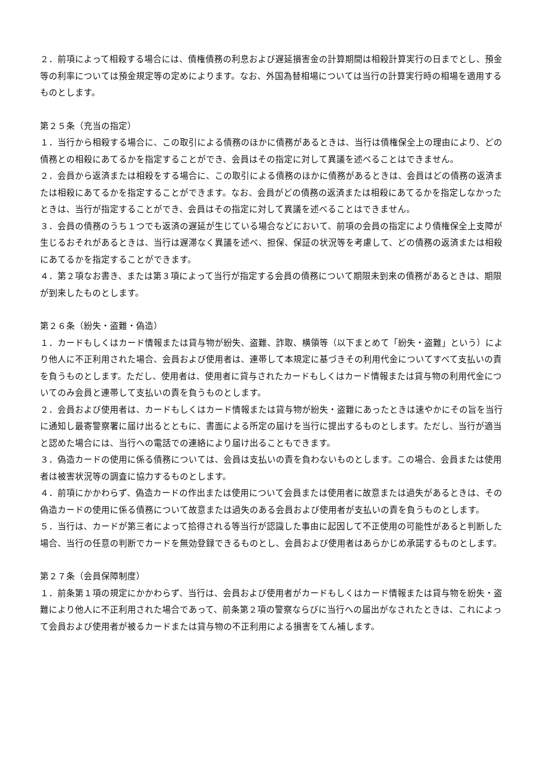２．前項によって相殺する場合には、債権債務の利息および遅延損害金の計算期間は相殺計算実行の日までとし、預金等の利率については預金規定等の定めによります。なお、外国為替相場については当行の計算実行時の相場を適用するものとします。
第２５条（充当の指定）
１．当行から相殺する場合に、この取引による債務のほかに債務があるときは、当行は債権保全上の理由により、どの債務との相殺にあてるかを指定することができ、会員はその指定に対して異議を述べることはできません。
２．会員から返済または相殺をする場合に、この取引による債務のほかに債務があるときは、会員はどの債務の返済または相殺にあてるかを指定することができます。なお、会員がどの債務の返済または相殺にあてるかを指定しなかったときは、当行が指定することができ、会員はその指定に対して異議を述べることはできません。
３．会員の債務のうち１つでも返済の遅延が生じている場合などにおいて、前項の会員の指定により債権保全上支障が生じるおそれがあるときは、当行は遅滞なく異議を述べ、担保、保証の状況等を考慮して、どの債務の返済または相殺にあてるかを指定することができます。
４．第２項なお書き、または第３項によって当行が指定する会員の債務について期限未到来の債務があるときは、期限が到来したものとします。
第２６条（紛失・盗難・偽造）
１．カードもしくはカード情報または貸与物が紛失、盗難、詐取、横領等（以下まとめて「紛失・盗難」という）により他人に不正利用された場合、会員および使用者は、連帯して本規定に基づきその利用代金についてすべて支払いの責を負うものとします。ただし、使用者は、使用者に貸与されたカードもしくはカード情報または貸与物の利用代金についてのみ会員と連帯して支払いの責を負うものとします。
２．会員および使用者は、カードもしくはカード情報または貸与物が紛失・盗難にあったときは速やかにその旨を当行に通知し最寄警察署に届け出るとともに、書面による所定の届けを当行に提出するものとします。ただし、当行が適当と認めた場合には、当行への電話での連絡により届け出ることもできます。
３．偽造カードの使用に係る債務については、会員は支払いの責を負わないものとします。この場合、会員または使用者は被害状況等の調査に協力するものとします。
４．前項にかかわらず、偽造カードの作出または使用について会員または使用者に故意または過失があるときは、その偽造カードの使用に係る債務について故意または過失のある会員および使用者が支払いの責を負うものとします。
５．当行は、カードが第三者によって拾得される等当行が認識した事由に起因して不正使用の可能性があると判断した場合、当行の任意の判断でカードを無効登録できるものとし、会員および使用者はあらかじめ承諾するものとします。
第２７条（会員保障制度）
１．前条第１項の規定にかかわらず、当行は、会員および使用者がカードもしくはカード情報または貸与物を紛失・盗難により他人に不正利用された場合であって、前条第２項の警察ならびに当行への届出がなされたときは、これによって会員および使用者が被るカードまたは貸与物の不正利用による損害をてん補します。